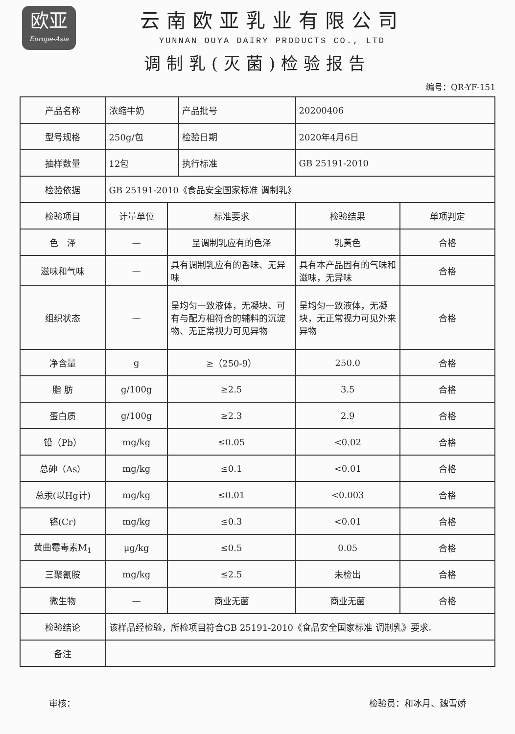欧亚
Europe-Asia
云南欧亚乳业有限公司
YUNNAN OUYA DAIRY PRODUCTS CO., LTD
调制乳(灭菌)检验报告
编号：QR-YF-151
| 产品名称 | 浓缩牛奶 | | 产品批号 | 20200406 | |
| 型号规格 | 250g/包 | | 检验日期 | 2020年4月6日 | |
| 抽样数量 | 12包 | | 执行标准 | GB 25191-2010 | |
| 检验依据 | GB 25191-2010《食品安全国家标准 调制乳》 | | | | |
| 检验项目 | 计量单位 | 标准要求 | | 检验结果 | 单项判定 |
| 色 泽 | — | 呈调制乳应有的色泽 | | 乳黄色 | 合格 |
| 滋味和气味 | — | 具有调制乳应有的香味、无异味 | | 具有本产品固有的气味和滋味，无异味 | 合格 |
| 组织状态 | — | 呈均匀一致液体，无凝块、可有与配方相符合的辅料的沉淀物、无正常视力可见异物 | | 呈均匀一致液体，无凝块，无正常视力可见外来异物 | 合格 |
| 净含量 | g | ≥（250-9） | | 250.0 | 合格 |
| 脂 肪 | g/100g | ≥2.5 | | 3.5 | 合格 |
| 蛋白质 | g/100g | ≥2.3 | | 2.9 | 合格 |
| 铅（Pb） | mg/kg | ≤0.05 | | <0.02 | 合格 |
| 总砷（As） | mg/kg | ≤0.1 | | <0.01 | 合格 |
| 总汞(以Hg计) | mg/kg | ≤0.01 | | <0.003 | 合格 |
| 铬(Cr) | mg/kg | ≤0.3 | | <0.01 | 合格 |
| 黄曲霉毒素M<sub>1</sub> | μg/kg | ≤0.5 | | 0.05 | 合格 |
| 三聚氰胺 | mg/kg | ≤2.5 | | 未检出 | 合格 |
| 微生物 | — | 商业无菌 | | 商业无菌 | 合格 |
| 检验结论 | 该样品经检验，所检项目符合GB 25191-2010《食品安全国家标准 调制乳》要求。 | | | | |
| 备注 | | | | | |
审核： 检验员：和冰月、魏雪娇